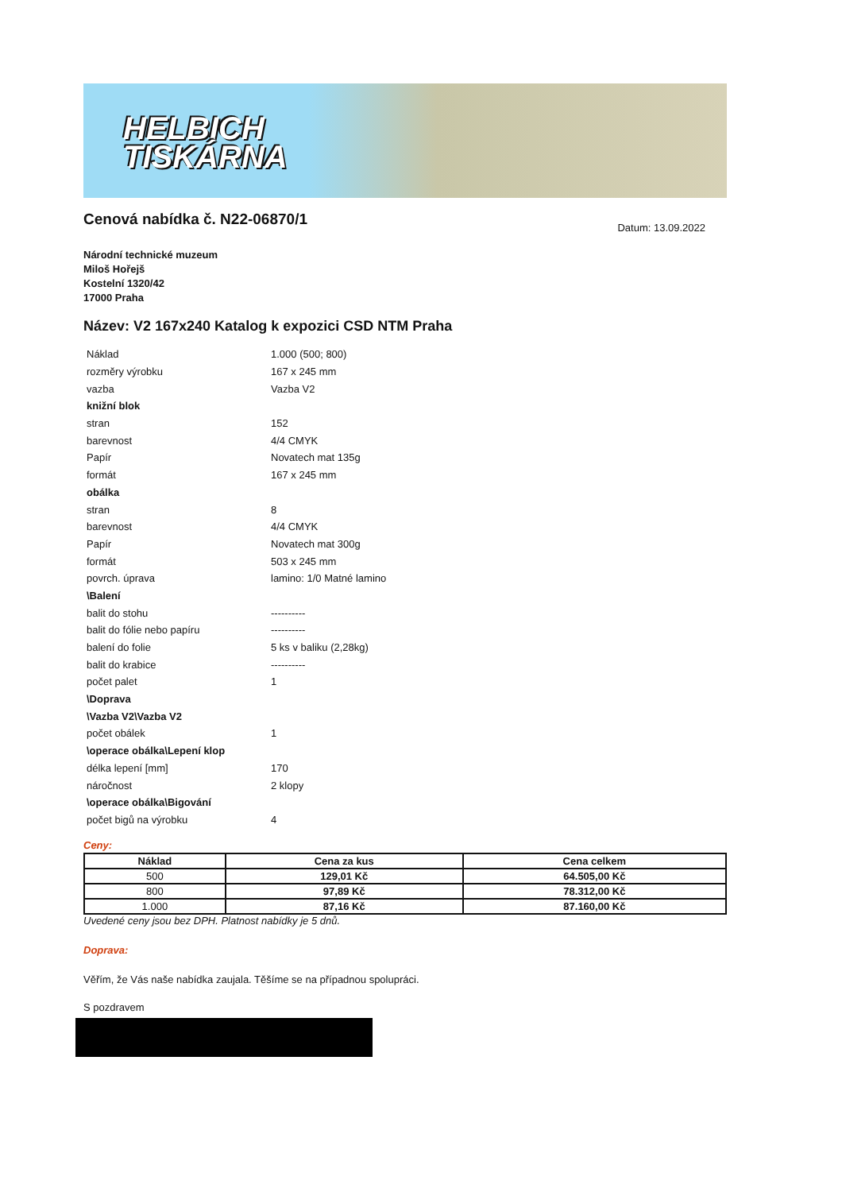HELBICH
TISKÁRNA
Cenová nabídka č. N22-06870/1
Datum: 13.09.2022
Národní technické muzeum
Miloš Hořejš
Kostelní 1320/42
17000 Praha
Název: V2 167x240 Katalog k expozici CSD NTM Praha
| Náklad | 1.000 (500; 800) |
| rozměry výrobku | 167 x 245 mm |
| vazba | Vazba V2 |
| knižní blok | |
| stran | 152 |
| barevnost | 4/4 CMYK |
| Papír | Novatech mat 135g |
| formát | 167 x 245 mm |
| obálka | |
| stran | 8 |
| barevnost | 4/4 CMYK |
| Papír | Novatech mat 300g |
| formát | 503 x 245 mm |
| povrch. úprava | lamino: 1/0 Matné lamino |
| \Balení | |
| balit do stohu | ---------- |
| balit do fólie nebo papíru | ---------- |
| balení do folie | 5 ks v baliku (2,28kg) |
| balit do krabice | ---------- |
| počet palet | 1 |
| \Doprava | |
| \Vazba V2\Vazba V2 | |
| počet obálek | 1 |
| \operace obálka\Lepení klop | |
| délka lepení [mm] | 170 |
| náročnost | 2 klopy |
| \operace obálka\Bigování | |
| počet bigů na výrobku | 4 |
Ceny:
| Náklad | Cena za kus | Cena celkem |
| --- | --- | --- |
| 500 | 129,01 Kč | 64.505,00 Kč |
| 800 | 97,89 Kč | 78.312,00 Kč |
| 1.000 | 87,16 Kč | 87.160,00 Kč |
Uvedené ceny jsou bez DPH. Platnost nabídky je 5 dnů.
Doprava:
Věřím, že Vás naše nabídka zaujala. Těšíme se na případnou spolupráci.
S pozdravem